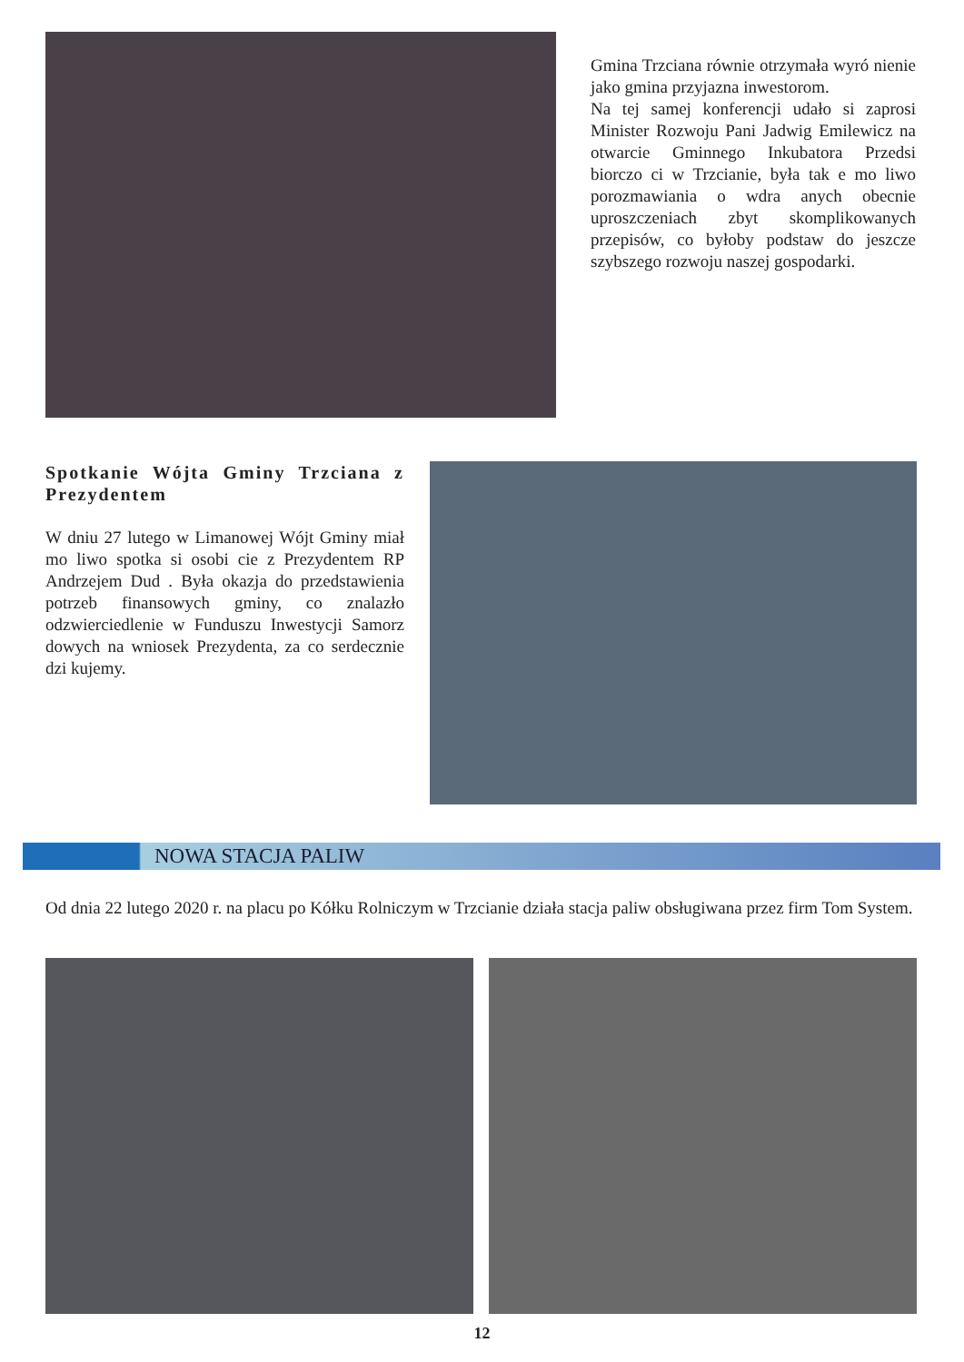Gmina Trzciana równie otrzymała wyró nienie jako gmina przyjazna inwestorom.
Na tej samej konferencji udało si zaprosi Minister Rozwoju Pani Jadwig Emilewicz na otwarcie Gminnego Inkubatora Przedsi biorczo ci w Trzcianie, była tak e mo liwo porozmawiania o wdra anych obecnie uproszczeniach zbyt skomplikowanych przepisów, co byłoby podstaw do jeszcze szybszego rozwoju naszej gospodarki.
Spotkanie Wójta Gminy Trzciana z Prezydentem
W dniu 27 lutego w Limanowej Wójt Gminy miał mo liwo spotka si osobi cie z Prezydentem RP Andrzejem Dud . Była okazja do przedstawienia potrzeb finansowych gminy, co znalazło odzwierciedlenie w Funduszu Inwestycji Samorz dowych na wniosek Prezydenta, za co serdecznie dzi kujemy.
NOWA STACJA PALIW
Od dnia 22 lutego 2020 r. na placu po Kółku Rolniczym w Trzcianie działa stacja paliw obsługiwana przez firm Tom System.
12